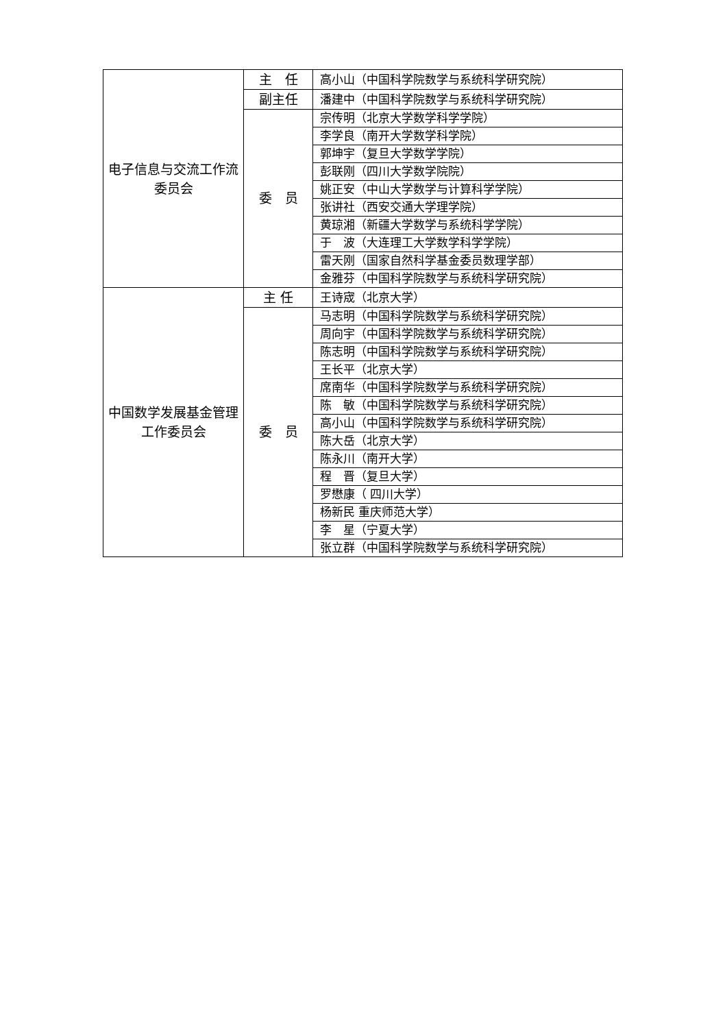| 电子信息与交流工作流委员会 | 主 任 | 高小山（中国科学院数学与系统科学研究院） |
| | 副主任 | 潘建中（中国科学院数学与系统科学研究院） |
| | 委 员 | 宗传明（北京大学数学科学学院） |
| | | 李学良（南开大学数学科学院） |
| | | 郭坤宇（复旦大学数学学院） |
| | | 彭联刚（四川大学数学院院） |
| | | 姚正安（中山大学数学与计算科学学院） |
| | | 张讲社（西安交通大学理学院） |
| | | 黄琼湘（新疆大学数学与系统科学学院） |
| | | 于 波（大连理工大学数学科学学院） |
| | | 雷天刚（国家自然科学基金委员数理学部） |
| | | 金雅芬（中国科学院数学与系统科学研究院） |
| 中国数学发展基金管理工作委员会 | 主 任 | 王诗宬（北京大学） |
| | 委 员 | 马志明（中国科学院数学与系统科学研究院） |
| | | 周向宇（中国科学院数学与系统科学研究院） |
| | | 陈志明（中国科学院数学与系统科学研究院） |
| | | 王长平（北京大学） |
| | | 席南华（中国科学院数学与系统科学研究院） |
| | | 陈 敏（中国科学院数学与系统科学研究院） |
| | | 高小山（中国科学院数学与系统科学研究院） |
| | | 陈大岳（北京大学） |
| | | 陈永川（南开大学） |
| | | 程 晋（复旦大学） |
| | | 罗懋康（ 四川大学） |
| | | 杨新民 重庆师范大学） |
| | | 李 星（宁夏大学） |
| | | 张立群（中国科学院数学与系统科学研究院） |